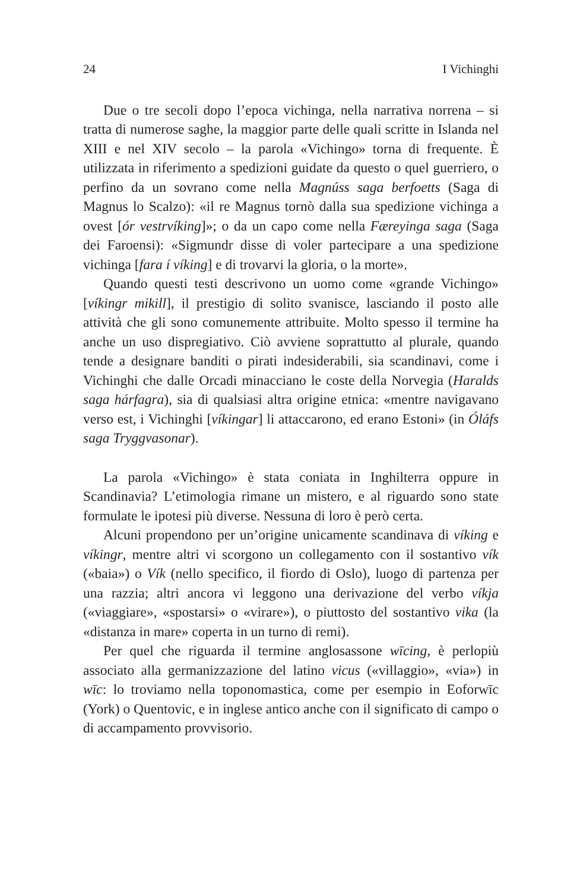24 I Vichinghi
Due o tre secoli dopo l’epoca vichinga, nella narrativa norrena – si tratta di numerose saghe, la maggior parte delle quali scritte in Islanda nel XIII e nel XIV secolo – la parola «Vichingo» torna di frequente. È utilizzata in riferimento a spedizioni guidate da questo o quel guerriero, o perfino da un sovrano come nella Magnúss saga berfoetts (Saga di Magnus lo Scalzo): «il re Magnus tornò dalla sua spedizione vichinga a ovest [ór vestrvíking]»; o da un capo come nella Færeyinga saga (Saga dei Faroensi): «Sigmundr disse di voler partecipare a una spedizione vichinga [fara í víking] e di trovarvi la gloria, o la morte».
Quando questi testi descrivono un uomo come «grande Vichingo» [víkingr mikill], il prestigio di solito svanisce, lasciando il posto alle attività che gli sono comunemente attribuite. Molto spesso il termine ha anche un uso dispregiativo. Ciò avviene soprattutto al plurale, quando tende a designare banditi o pirati indesiderabili, sia scandinavi, come i Vichinghi che dalle Orcadi minacciano le coste della Norvegia (Haralds saga hárfagra), sia di qualsiasi altra origine etnica: «mentre navigavano verso est, i Vichinghi [víkingar] li attaccarono, ed erano Estoni» (in Óláfs saga Tryggvasonar).
La parola «Vichingo» è stata coniata in Inghilterra oppure in Scandinavia? L’etimologia rimane un mistero, e al riguardo sono state formulate le ipotesi più diverse. Nessuna di loro è però certa.
Alcuni propendono per un’origine unicamente scandinava di víking e víkingr, mentre altri vi scorgono un collegamento con il sostantivo vík («baia») o Vík (nello specifico, il fiordo di Oslo), luogo di partenza per una razzia; altri ancora vi leggono una derivazione del verbo víkja («viaggiare», «spostarsi» o «virare»), o piuttosto del sostantivo vika (la «distanza in mare» coperta in un turno di remi).
Per quel che riguarda il termine anglosassone wīcing, è perlopiù associato alla germanizzazione del latino vicus («villaggio», «via») in wīc: lo troviamo nella toponomastica, come per esempio in Eoforwīc (York) o Quentovic, e in inglese antico anche con il significato di campo o di accampamento provvisorio.